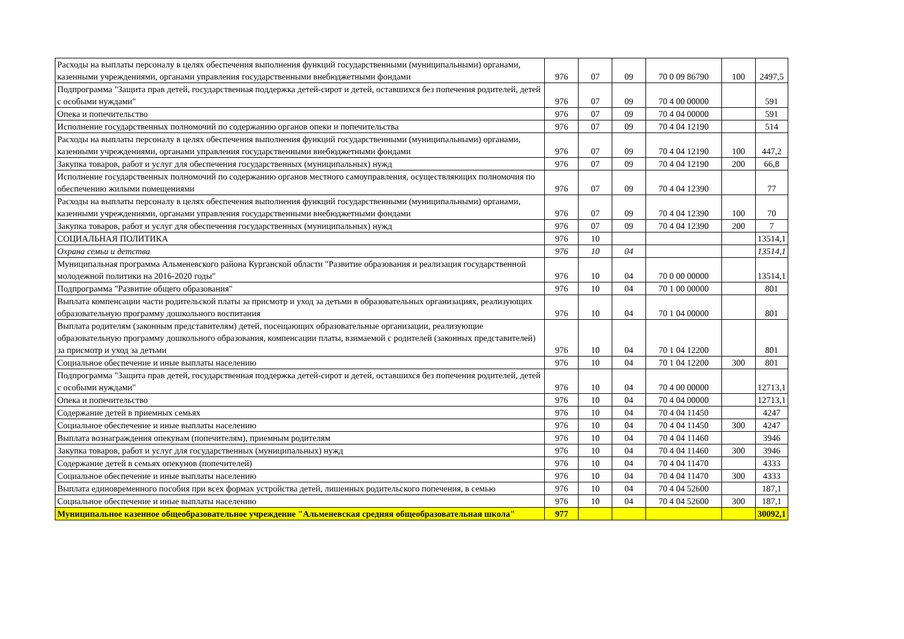| Расходы на выплаты персоналу в целях обеспечения выполнения функций государственными (муниципальными) органами, казенными учреждениями, органами управления государственными внебюджетными фондами | 976 | 07 | 09 | 70 0 09 86790 | 100 | 2497,5 |
| Подпрограмма "Защита прав детей, государственная поддержка детей-сирот и детей, оставшихся без попечения родителей, детей с особыми нуждами" | 976 | 07 | 09 | 70 4 00 00000 | | 591 |
| Опека и попечительство | 976 | 07 | 09 | 70 4 04 00000 | | 591 |
| Исполнение государственных полномочий по содержанию органов опеки и попечительства | 976 | 07 | 09 | 70 4 04 12190 | | 514 |
| Расходы на выплаты персоналу в целях обеспечения выполнения функций государственными (муниципальными) органами, казенными учреждениями, органами управления государственными внебюджетными фондами | 976 | 07 | 09 | 70 4 04 12190 | 100 | 447,2 |
| Закупка товаров, работ и услуг для обеспечения государственных (муниципальных) нужд | 976 | 07 | 09 | 70 4 04 12190 | 200 | 66,8 |
| Исполнение государственных полномочий по содержанию органов местного самоуправления, осуществляющих полномочия по обеспечению жилыми помещениями | 976 | 07 | 09 | 70 4 04 12390 | | 77 |
| Расходы на выплаты персоналу в целях обеспечения выполнения функций государственными (муниципальными) органами, казенными учреждениями, органами управления государственными внебюджетными фондами | 976 | 07 | 09 | 70 4 04 12390 | 100 | 70 |
| Закупка товаров, работ и услуг для обеспечения государственных (муниципальных) нужд | 976 | 07 | 09 | 70 4 04 12390 | 200 | 7 |
| СОЦИАЛЬНАЯ ПОЛИТИКА | 976 | 10 | | | | 13514,1 |
| Охрана семьи и детства | 976 | 10 | 04 | | | 13514,1 |
| Муниципальная программа Альменевского района Курганской области "Развитие образования и реализация государственной молодежной политики на 2016-2020 годы" | 976 | 10 | 04 | 70 0 00 00000 | | 13514,1 |
| Подпрограмма "Развитие общего образования" | 976 | 10 | 04 | 70 1 00 00000 | | 801 |
| Выплата компенсации части родительской платы за присмотр и уход за детьми в образовательных организациях, реализующих образовательную программу дошкольного воспитания | 976 | 10 | 04 | 70 1 04 00000 | | 801 |
| Выплата родителям (законным представителям) детей, посещающих образовательные организации, реализующие образовательную программу дошкольного образования, компенсации платы, взимаемой с родителей (законных представителей) за присмотр и уход за детьми | 976 | 10 | 04 | 70 1 04 12200 | | 801 |
| Социальное обеспечение и иные выплаты населению | 976 | 10 | 04 | 70 1 04 12200 | 300 | 801 |
| Подпрограмма "Защита прав детей, государственная поддержка детей-сирот и детей, оставшихся без попечения родителей, детей с особыми нуждами" | 976 | 10 | 04 | 70 4 00 00000 | | 12713,1 |
| Опека и попечительство | 976 | 10 | 04 | 70 4 04 00000 | | 12713,1 |
| Содержание детей в приемных семьях | 976 | 10 | 04 | 70 4 04 11450 | | 4247 |
| Социальное обеспечение и иные выплаты населению | 976 | 10 | 04 | 70 4 04 11450 | 300 | 4247 |
| Выплата вознаграждения опекунам (попечителям), приемным родителям | 976 | 10 | 04 | 70 4 04 11460 | | 3946 |
| Закупка товаров, работ и услуг для государственных (муниципальных) нужд | 976 | 10 | 04 | 70 4 04 11460 | 300 | 3946 |
| Содержание детей в семьях опекунов (попечителей) | 976 | 10 | 04 | 70 4 04 11470 | | 4333 |
| Социальное обеспечение и иные выплаты населению | 976 | 10 | 04 | 70 4 04 11470 | 300 | 4333 |
| Выплата единовременного пособия при всех формах устройства детей, лишенных родительского попечения, в семью | 976 | 10 | 04 | 70 4 04 52600 | | 187,1 |
| Социальное обеспечение и иные выплаты населению | 976 | 10 | 04 | 70 4 04 52600 | 300 | 187,1 |
| Муниципальное казенное общеобразовательное учреждение "Альменевская средняя общеобразовательная школа" | 977 | | | | | 30092,1 |